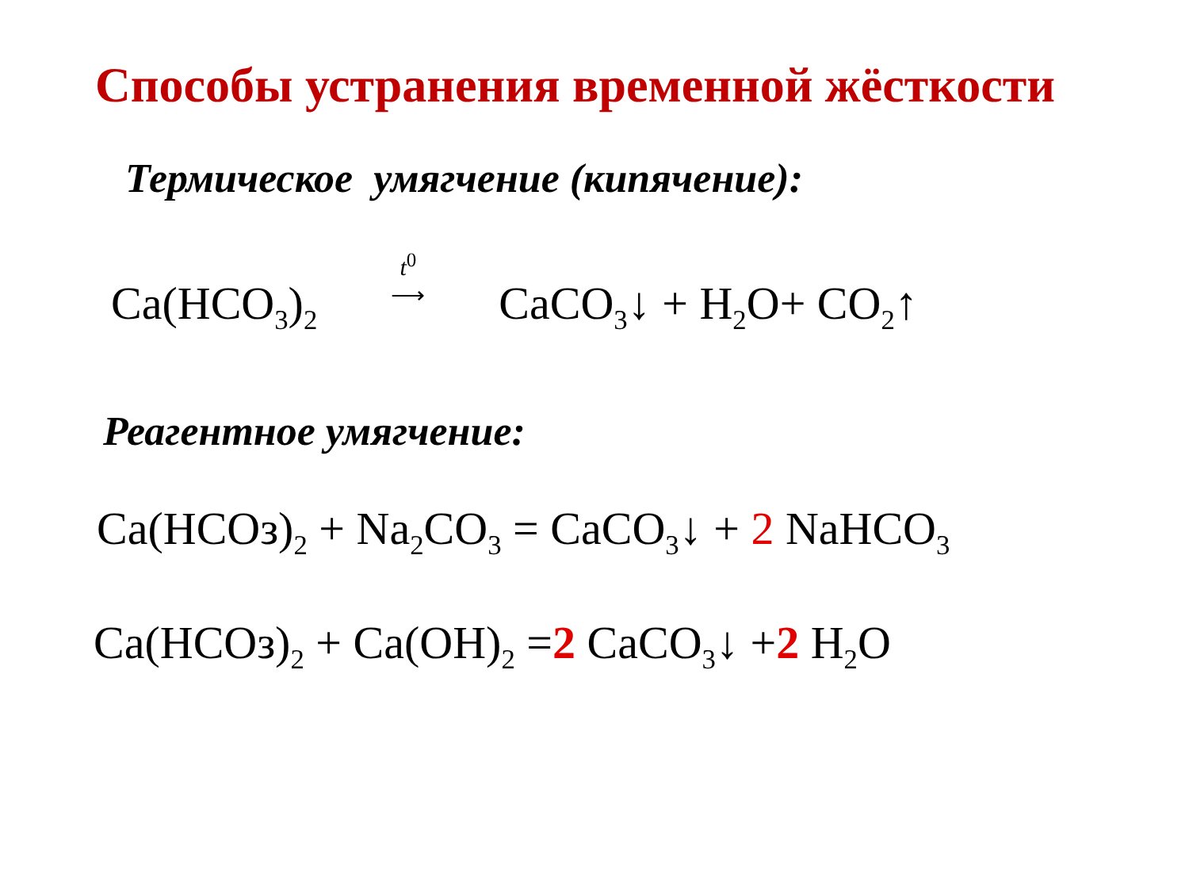Способы устранения временной жёсткости
Термическое умягчение (кипячение):
Ca(HCO<sub>3</sub>)<sub>2</sub> t<sup>0</sup>
⟶ CaCO<sub>3</sub>↓ + H<sub>2</sub>O+ CO<sub>2</sub>↑
Реагентное умягчение:
Ca(HCOз)<sub>2</sub> + Na<sub>2</sub>CO<sub>3</sub> = CaCO<sub>3</sub>↓ + 2 NaHCO<sub>3</sub>
Ca(HCOз)<sub>2</sub> + Ca(OH)<sub>2</sub> =2 CaCO<sub>3</sub>↓ +2 H<sub>2</sub>O